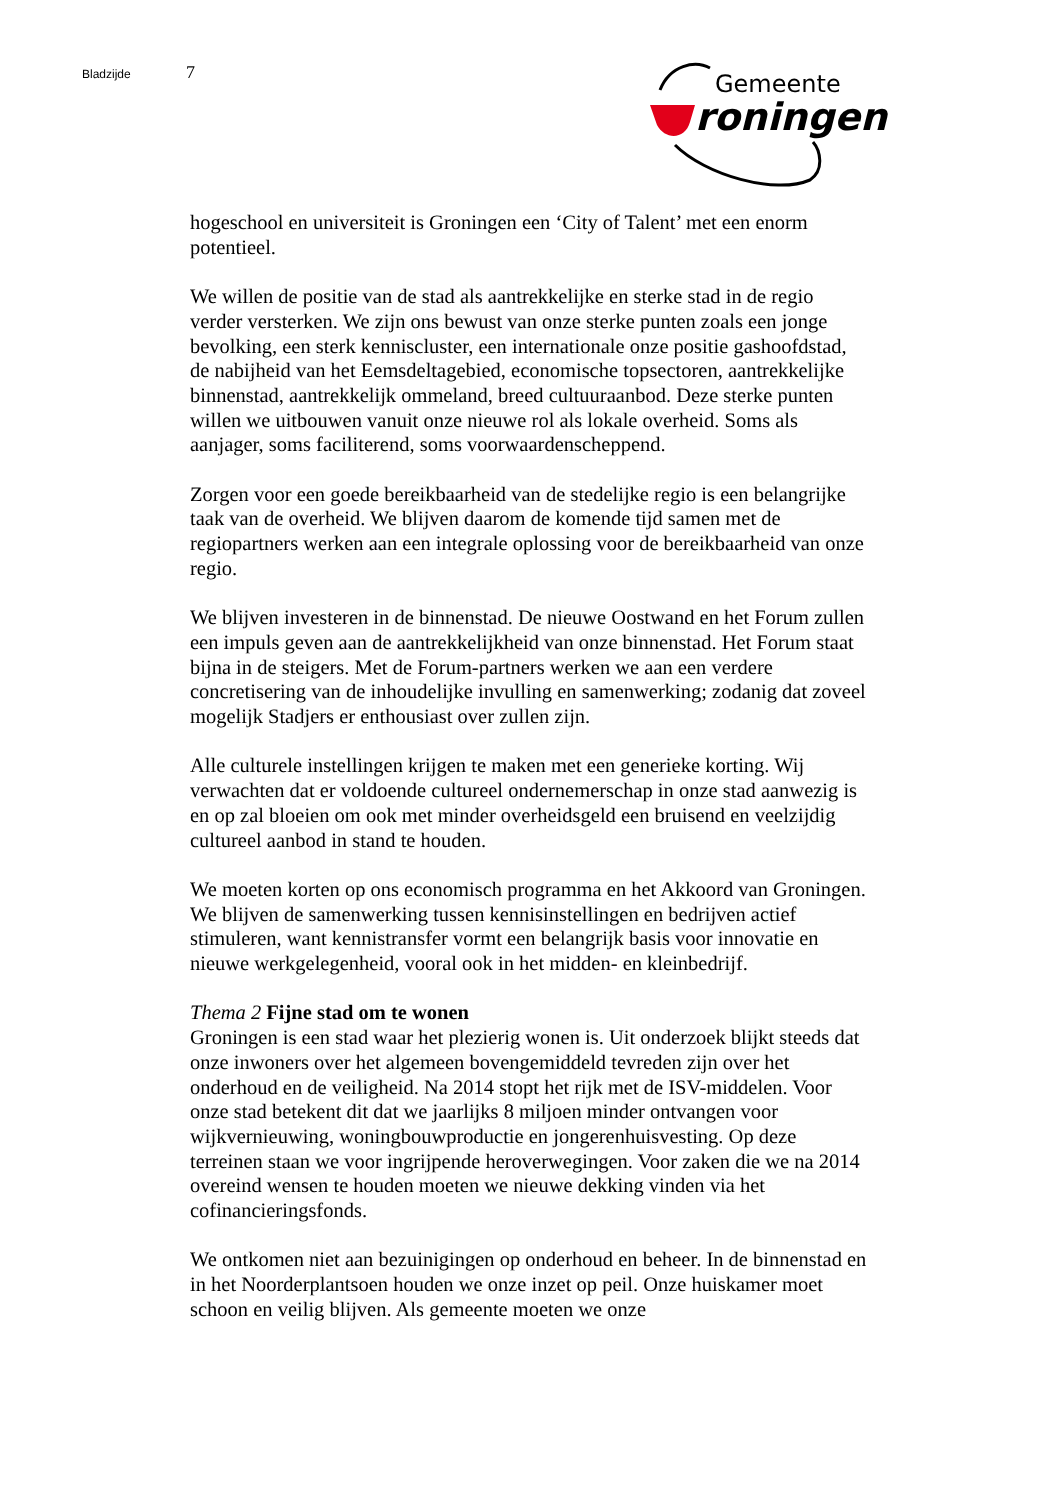Bladzijde 7
Gemeente
roningen
hogeschool en universiteit is Groningen een ‘City of Talent’ met een enorm potentieel.
We willen de positie van de stad als aantrekkelijke en sterke stad in de regio verder versterken. We zijn ons bewust van onze sterke punten zoals een jonge bevolking, een sterk kenniscluster, een internationale onze positie gashoofdstad, de nabijheid van het Eemsdeltagebied, economische topsectoren, aantrekkelijke binnenstad, aantrekkelijk ommeland, breed cultuuraanbod. Deze sterke punten willen we uitbouwen vanuit onze nieuwe rol als lokale overheid. Soms als aanjager, soms faciliterend, soms voorwaardenscheppend.
Zorgen voor een goede bereikbaarheid van de stedelijke regio is een belangrijke taak van de overheid. We blijven daarom de komende tijd samen met de regiopartners werken aan een integrale oplossing voor de bereikbaarheid van onze regio.
We blijven investeren in de binnenstad. De nieuwe Oostwand en het Forum zullen een impuls geven aan de aantrekkelijkheid van onze binnenstad. Het Forum staat bijna in de steigers. Met de Forum-partners werken we aan een verdere concretisering van de inhoudelijke invulling en samenwerking; zodanig dat zoveel mogelijk Stadjers er enthousiast over zullen zijn.
Alle culturele instellingen krijgen te maken met een generieke korting. Wij verwachten dat er voldoende cultureel ondernemerschap in onze stad aanwezig is en op zal bloeien om ook met minder overheidsgeld een bruisend en veelzijdig cultureel aanbod in stand te houden.
We moeten korten op ons economisch programma en het Akkoord van Groningen. We blijven de samenwerking tussen kennisinstellingen en bedrijven actief stimuleren, want kennistransfer vormt een belangrijk basis voor innovatie en nieuwe werkgelegenheid, vooral ook in het midden- en kleinbedrijf.
Thema 2 Fijne stad om te wonen
Groningen is een stad waar het plezierig wonen is. Uit onderzoek blijkt steeds dat onze inwoners over het algemeen bovengemiddeld tevreden zijn over het onderhoud en de veiligheid. Na 2014 stopt het rijk met de ISV-middelen. Voor onze stad betekent dit dat we jaarlijks 8 miljoen minder ontvangen voor wijkvernieuwing, woningbouwproductie en jongerenhuisvesting. Op deze terreinen staan we voor ingrijpende heroverwegingen. Voor zaken die we na 2014 overeind wensen te houden moeten we nieuwe dekking vinden via het cofinancieringsfonds.
We ontkomen niet aan bezuinigingen op onderhoud en beheer. In de binnenstad en in het Noorderplantsoen houden we onze inzet op peil. Onze huiskamer moet schoon en veilig blijven. Als gemeente moeten we onze